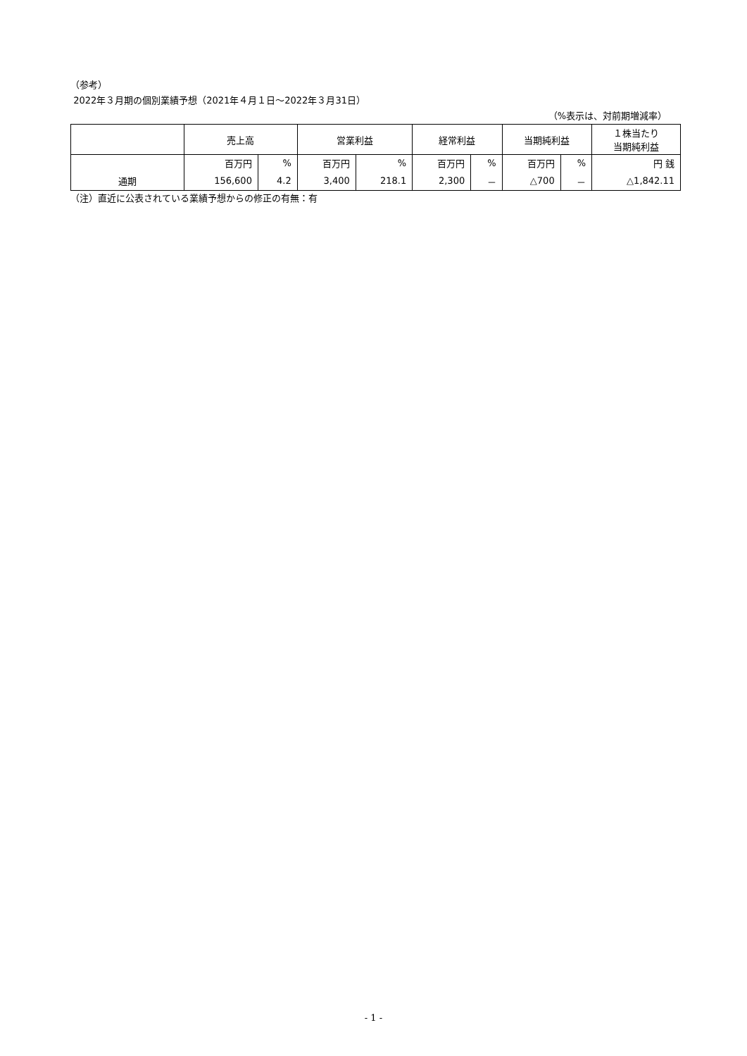（参考）
2022年３月期の個別業績予想（2021年４月１日～2022年３月31日）
（%表示は、対前期増減率）
| | 売上高 | | 営業利益 | | 経常利益 | | 当期純利益 | | １株当たり 当期純利益 |
| --- | --- | --- | --- | --- | --- | --- | --- | --- | --- |
| | 百万円 | % | 百万円 | % | 百万円 | % | 百万円 | % | 円 銭 |
| 通期 | 156,600 | 4.2 | 3,400 | 218.1 | 2,300 | － | △700 | － | △1,842.11 |
（注）直近に公表されている業績予想からの修正の有無：有
- 1 -